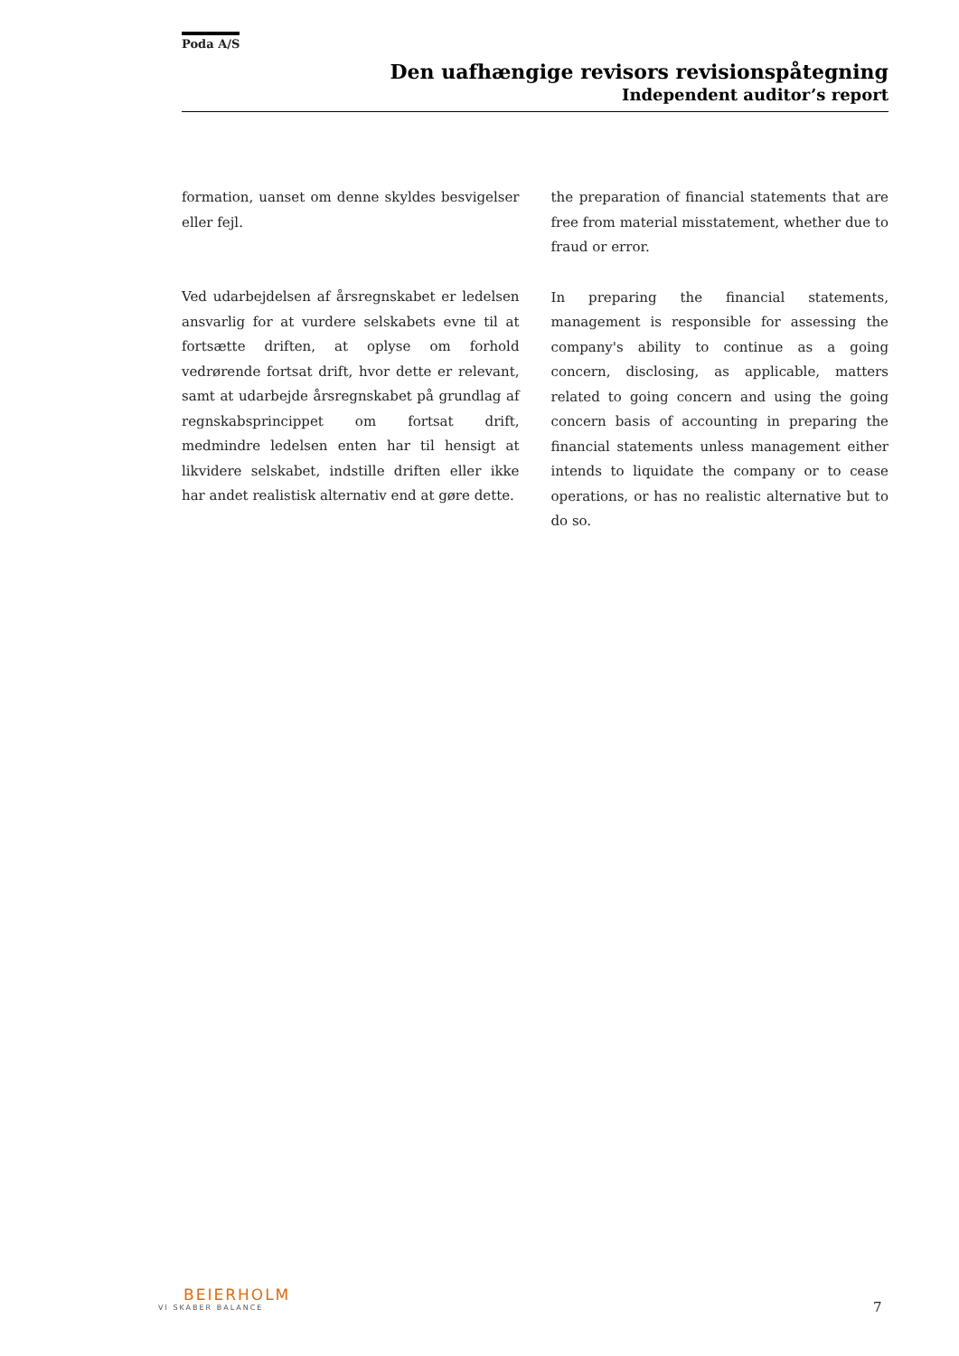Poda A/S
Den uafhængige revisors revisionspåtegning
Independent auditor’s report
formation, uanset om denne skyldes besvigelser eller fejl.
Ved udarbejdelsen af årsregnskabet er ledelsen ansvarlig for at vurdere selskabets evne til at fortsætte driften, at oplyse om forhold vedrørende fortsat drift, hvor dette er relevant, samt at udarbejde årsregnskabet på grundlag af regnskabsprincippet om fortsat drift, medmindre ledelsen enten har til hensigt at likvidere selskabet, indstille driften eller ikke har andet realistisk alternativ end at gøre dette.
the preparation of financial statements that are free from material misstatement, whether due to fraud or error.
In preparing the financial statements, management is responsible for assessing the company's ability to continue as a going concern, disclosing, as applicable, matters related to going concern and using the going concern basis of accounting in preparing the financial statements unless management either intends to liquidate the company or to cease operations, or has no realistic alternative but to do so.
BEIERHOLM
VI SKABER BALANCE
7